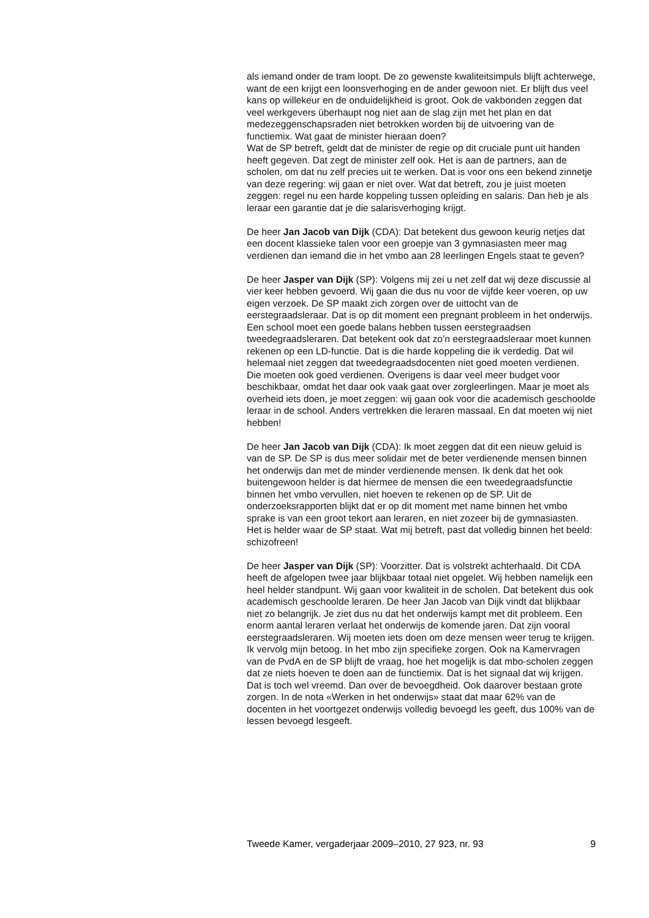als iemand onder de tram loopt. De zo gewenste kwaliteitsimpuls blijft achterwege, want de een krijgt een loonsverhoging en de ander gewoon niet. Er blijft dus veel kans op willekeur en de onduidelijkheid is groot. Ook de vakbonden zeggen dat veel werkgevers überhaupt nog niet aan de slag zijn met het plan en dat medezeggenschapsraden niet betrokken worden bij de uitvoering van de functiemix. Wat gaat de minister hieraan doen?
Wat de SP betreft, geldt dat de minister de regie op dit cruciale punt uit handen heeft gegeven. Dat zegt de minister zelf ook. Het is aan de partners, aan de scholen, om dat nu zelf precies uit te werken. Dat is voor ons een bekend zinnetje van deze regering: wij gaan er niet over. Wat dat betreft, zou je juist moeten zeggen: regel nu een harde koppeling tussen opleiding en salaris. Dan heb je als leraar een garantie dat je die salarisverhoging krijgt.
De heer Jan Jacob van Dijk (CDA): Dat betekent dus gewoon keurig netjes dat een docent klassieke talen voor een groepje van 3 gymnasiasten meer mag verdienen dan iemand die in het vmbo aan 28 leerlingen Engels staat te geven?
De heer Jasper van Dijk (SP): Volgens mij zei u net zelf dat wij deze discussie al vier keer hebben gevoerd. Wij gaan die dus nu voor de vijfde keer voeren, op uw eigen verzoek. De SP maakt zich zorgen over de uittocht van de eerstegraadsleraar. Dat is op dit moment een pregnant probleem in het onderwijs. Een school moet een goede balans hebben tussen eerstegraadsen tweedegraadsleraren. Dat betekent ook dat zo’n eerstegraadsleraar moet kunnen rekenen op een LD-functie. Dat is die harde koppeling die ik verdedig. Dat wil helemaal niet zeggen dat tweedegraadsdocenten niet goed moeten verdienen. Die moeten ook goed verdienen. Overigens is daar veel meer budget voor beschikbaar, omdat het daar ook vaak gaat over zorgleerlingen. Maar je moet als overheid iets doen, je moet zeggen: wij gaan ook voor die academisch geschoolde leraar in de school. Anders vertrekken die leraren massaal. En dat moeten wij niet hebben!
De heer Jan Jacob van Dijk (CDA): Ik moet zeggen dat dit een nieuw geluid is van de SP. De SP is dus meer solidair met de beter verdienende mensen binnen het onderwijs dan met de minder verdienende mensen. Ik denk dat het ook buitengewoon helder is dat hiermee de mensen die een tweedegraadsfunctie binnen het vmbo vervullen, niet hoeven te rekenen op de SP. Uit de onderzoeksrapporten blijkt dat er op dit moment met name binnen het vmbo sprake is van een groot tekort aan leraren, en niet zozeer bij de gymnasiasten. Het is helder waar de SP staat. Wat mij betreft, past dat volledig binnen het beeld: schizofreen!
De heer Jasper van Dijk (SP): Voorzitter. Dat is volstrekt achterhaald. Dit CDA heeft de afgelopen twee jaar blijkbaar totaal niet opgelet. Wij hebben namelijk een heel helder standpunt. Wij gaan voor kwaliteit in de scholen. Dat betekent dus ook academisch geschoolde leraren. De heer Jan Jacob van Dijk vindt dat blijkbaar niet zo belangrijk. Je ziet dus nu dat het onderwijs kampt met dit probleem. Een enorm aantal leraren verlaat het onderwijs de komende jaren. Dat zijn vooral eerstegraadsleraren. Wij moeten iets doen om deze mensen weer terug te krijgen.
Ik vervolg mijn betoog. In het mbo zijn specifieke zorgen. Ook na Kamervragen van de PvdA en de SP blijft de vraag, hoe het mogelijk is dat mbo-scholen zeggen dat ze niets hoeven te doen aan de functiemix. Dat is het signaal dat wij krijgen. Dat is toch wel vreemd. Dan over de bevoegdheid. Ook daarover bestaan grote zorgen. In de nota «Werken in het onderwijs» staat dat maar 62% van de docenten in het voortgezet onderwijs volledig bevoegd les geeft, dus 100% van de lessen bevoegd lesgeeft.
Tweede Kamer, vergaderjaar 2009–2010, 27 923, nr. 93 9